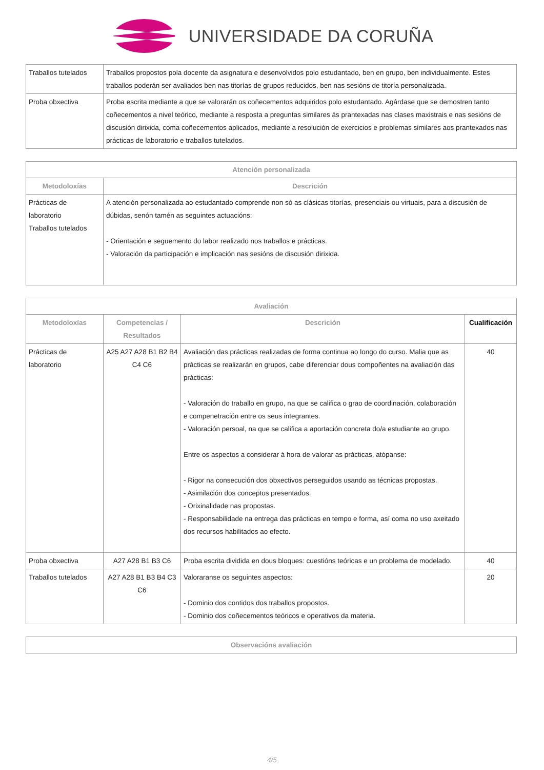UNIVERSIDADE DA CORUÑA
| Traballos tutelados | Traballos propostos pola docente da asignatura e desenvolvidos polo estudantado, ben en grupo, ben individualmente. Estes traballos poderán ser avaliados ben nas titorías de grupos reducidos, ben nas sesións de titoría personalizada. |
| Proba obxectiva | Proba escrita mediante a que se valorarán os coñecementos adquiridos polo estudantado. Agárdase que se demostren tanto coñecementos a nivel teórico, mediante a resposta a preguntas similares ás prantexadas nas clases maxistrais e nas sesións de discusión dirixida, coma coñecementos aplicados, mediante a resolución de exercicios e problemas similares aos prantexados nas prácticas de laboratorio e traballos tutelados. |
| Atención personalizada | |
| --- | --- |
| Metodoloxías | Descrición |
| Prácticas de laboratorio Traballos tutelados | A atención personalizada ao estudantado comprende non só as clásicas titorías, presenciais ou virtuais, para a discusión de dúbidas, senón tamén as seguintes actuacións: - Orientación e seguemento do labor realizado nos traballos e prácticas. - Valoración da participación e implicación nas sesións de discusión dirixida. |
| Avaliación | | | |
| --- | --- | --- | --- |
| Metodoloxías | Competencias / Resultados | Descrición | Cualificación |
| Prácticas de laboratorio | A25 A27 A28 B1 B2 B4 C4 C6 | Avaliación das prácticas realizadas de forma continua ao longo do curso. Malia que as prácticas se realizarán en grupos, cabe diferenciar dous compoñentes na avaliación das prácticas: - Valoración do traballo en grupo, na que se califica o grao de coordinación, colaboración e compenetración entre os seus integrantes. - Valoración persoal, na que se califica a aportación concreta do/a estudiante ao grupo. Entre os aspectos a considerar á hora de valorar as prácticas, atópanse: - Rigor na consecución dos obxectivos perseguidos usando as técnicas propostas. - Asimilación dos conceptos presentados. - Orixinalidade nas propostas. - Responsabilidade na entrega das prácticas en tempo e forma, así coma no uso axeitado dos recursos habilitados ao efecto. | 40 |
| Proba obxectiva | A27 A28 B1 B3 C6 | Proba escrita dividida en dous bloques: cuestións teóricas e un problema de modelado. | 40 |
| Traballos tutelados | A27 A28 B1 B3 B4 C3 C6 | Valoraranse os seguintes aspectos: - Dominio dos contidos dos traballos propostos. - Dominio dos coñecementos teóricos e operativos da materia. | 20 |
| Observacións avaliación |
| --- |
4/5